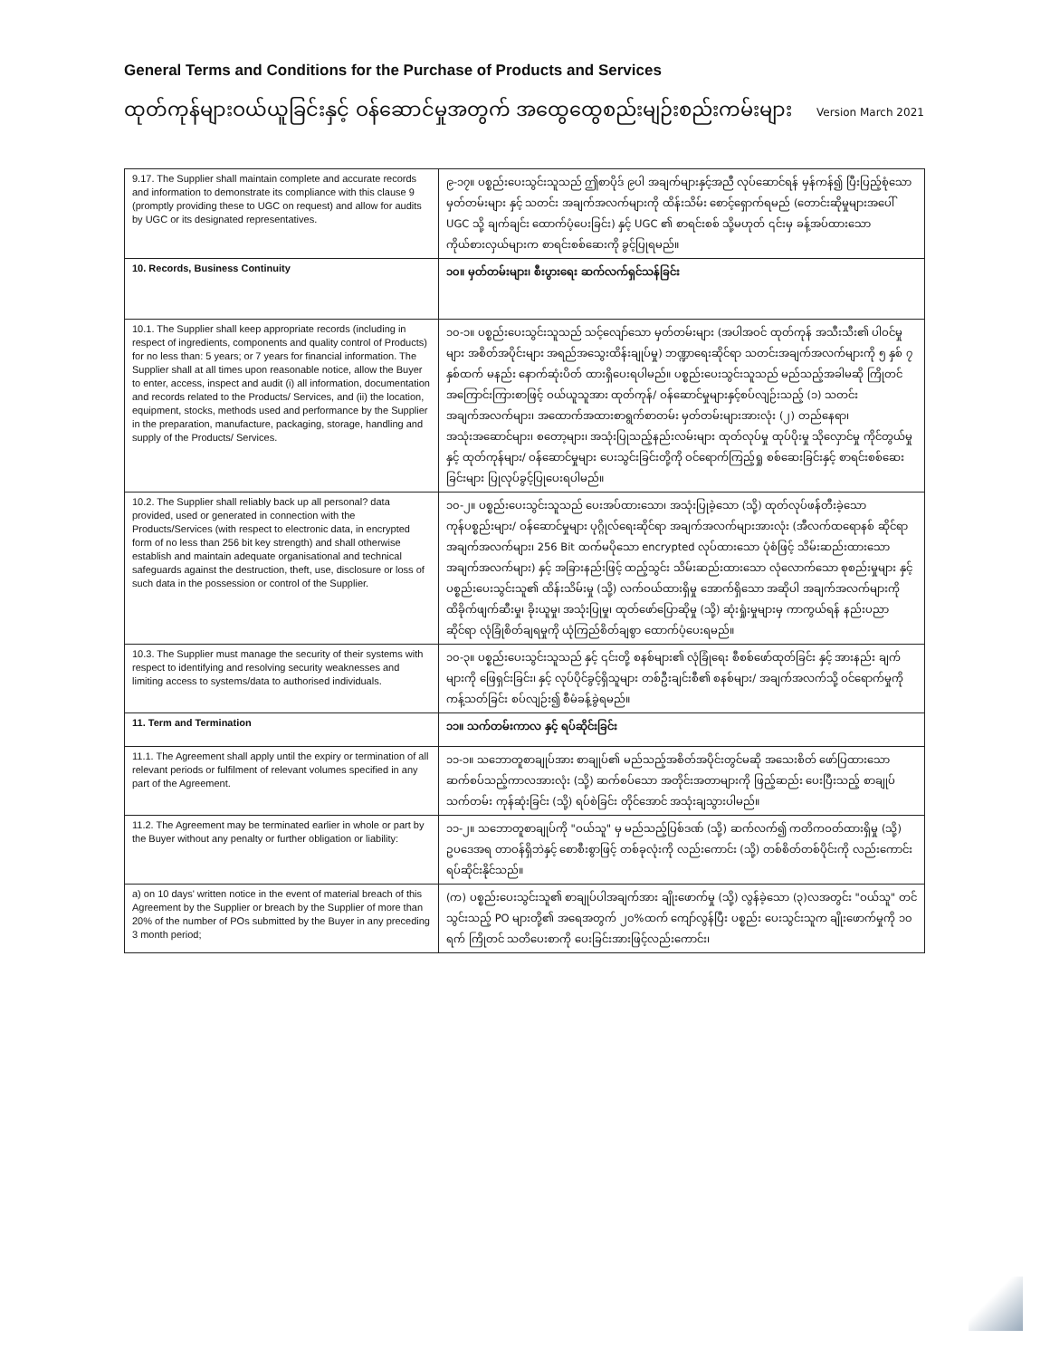General Terms and Conditions for the Purchase of Products and Services
ထုတ်ကုန်များဝယ်ယူခြင်းနှင့် ဝန်ဆောင်မှုအတွက် အထွေထွေစည်းမျဉ်းစည်းကမ်းများ Version March 2021
| 9.17. The Supplier shall maintain complete and accurate records and information to demonstrate its compliance with this clause 9 (promptly providing these to UGC on request) and allow for audits by UGC or its designated representatives. | ၉-၁၇။ ပစ္စည်းပေးသွင်းသူသည် ဤစာပိုဒ် ၉ပါ အချက်များနှင့်အညီ လုပ်ဆောင်ရန် မှန်ကန်၍ ပြီးပြည့်စုံသော မှတ်တမ်းများ နှင့် သတင်း အချက်အလက်များကို ထိန်းသိမ်း စောင့်ရှောက်ရမည် (တောင်းဆိုမှုများအပေါ် UGC သို့ ချက်ချင်း ထောက်ပံ့ပေးခြင်း) နှင့် UGC ၏ စာရင်းစစ် သို့မဟုတ် ၎င်းမှ ခန့်အပ်ထားသော ကိုယ်စားလှယ်များက စာရင်းစစ်ဆေးကို ခွင့်ပြုရမည်။ |
| 10. Records, Business Continuity | ၁၀။ မှတ်တမ်းများ၊ စီးပွားရေး ဆက်လက်ရှင်သန်ခြင်း |
| 10.1. The Supplier shall keep appropriate records (including in respect of ingredients, components and quality control of Products) for no less than: 5 years; or 7 years for financial information. The Supplier shall at all times upon reasonable notice, allow the Buyer to enter, access, inspect and audit (i) all information, documentation and records related to the Products/ Services, and (ii) the location, equipment, stocks, methods used and performance by the Supplier in the preparation, manufacture, packaging, storage, handling and supply of the Products/ Services. | ၁၀-၁။ ပစ္စည်းပေးသွင်းသူသည် သင့်လျော်သော မှတ်တမ်းများ (အပါအဝင် ထုတ်ကုန် အသီးသီး၏ ပါဝင်မှုများ အစိတ်အပိုင်းများ အရည်အသွေးထိန်းချုပ်မှု) ဘဏ္ဍာရေးဆိုင်ရာ သတင်းအချက်အလက်များကို ၅ နှစ် ၇ နှစ်ထက် မနည်း နောက်ဆုံးပိတ် ထားရှိပေးရပါမည်။ ပစ္စည်းပေးသွင်းသူသည် မည်သည့်အခါမဆို ကြိုတင်အကြောင်းကြားစာဖြင့် ဝယ်ယူသူအား ထုတ်ကုန်/ ဝန်ဆောင်မှုများနှင့်စပ်လျဉ်းသည့် (၁) သတင်းအချက်အလက်များ၊ အထောက်အထားစာရွက်စာတမ်း မှတ်တမ်းများအားလုံး (၂) တည်နေရာ၊ အသုံးအဆောင်များ၊ စတော့များ၊ အသုံးပြုသည့်နည်းလမ်းများ ထုတ်လုပ်မှု ထုပ်ပိုးမှု သိုလှောင်မှု ကိုင်တွယ်မှုနှင့် ထုတ်ကုန်များ/ ဝန်ဆောင်မှုများ ပေးသွင်းခြင်းတို့ကို ဝင်ရောက်ကြည့်ရှု စစ်ဆေးခြင်းနှင့် စာရင်းစစ်ဆေးခြင်းများ ပြုလုပ်ခွင့်ပြုပေးရပါမည်။ |
| 10.2. The Supplier shall reliably back up all personal? data provided, used or generated in connection with the Products/Services (with respect to electronic data, in encrypted form of no less than 256 bit key strength) and shall otherwise establish and maintain adequate organisational and technical safeguards against the destruction, theft, use, disclosure or loss of such data in the possession or control of the Supplier. | ၁၀-၂။ ပစ္စည်းပေးသွင်းသူသည် ပေးအပ်ထားသော၊ အသုံးပြုခဲ့သော (သို့) ထုတ်လုပ်ဖန်တီးခဲ့သော ကုန်ပစ္စည်းများ/ ဝန်ဆောင်မှုများ ပုဂ္ဂိုလ်ရေးဆိုင်ရာ အချက်အလက်များအားလုံး (အီလက်ထရောနစ် ဆိုင်ရာ အချက်အလက်များ၊ 256 Bit ထက်မပိုသော encrypted လုပ်ထားသော ပုံစံဖြင့် သိမ်းဆည်းထားသော အချက်အလက်များ) နှင့် အခြားနည်းဖြင့် ထည့်သွင်း သိမ်းဆည်းထားသော လုံလောက်သော စုစည်းမှုများ နှင့် ပစ္စည်းပေးသွင်းသူ၏ ထိန်းသိမ်းမှု (သို့) လက်ဝယ်ထားရှိမှု အောက်ရှိသော အဆိုပါ အချက်အလက်များကို ထိခိုက်ဖျက်ဆီးမှု၊ ခိုးယူမှု၊ အသုံးပြုမှု၊ ထုတ်ဖော်ပြောဆိုမှု (သို့) ဆုံးရှုံးမှုများမှ ကာကွယ်ရန် နည်းပညာဆိုင်ရာ လုံခြုံစိတ်ချရမှုကို ယုံကြည်စိတ်ချစွာ ထောက်ပံ့ပေးရမည်။ |
| 10.3. The Supplier must manage the security of their systems with respect to identifying and resolving security weaknesses and limiting access to systems/data to authorised individuals. | ၁၀-၃။ ပစ္စည်းပေးသွင်းသူသည် နှင့် ၎င်းတို့ စနစ်များ၏ လုံခြုံရေး စီစစ်ဖော်ထုတ်ခြင်း နှင့် အားနည်း ချက်များကို ဖြေရှင်းခြင်း၊ နှင့် လုပ်ပိုင်ခွင့်ရှိသူများ တစ်ဦးချင်းစီ၏ စနစ်များ/ အချက်အလက်သို့ ဝင်ရောက်မှုကို ကန့်သတ်ခြင်း စပ်လျဉ်း၍ စီမံခန့်ခွဲရမည်။ |
| 11. Term and Termination | ၁၁။ သက်တမ်းကာလ နှင့် ရပ်ဆိုင်းခြင်း |
| 11.1. The Agreement shall apply until the expiry or termination of all relevant periods or fulfilment of relevant volumes specified in any part of the Agreement. | ၁၁-၁။ သဘောတူစာချုပ်အား စာချုပ်၏ မည်သည့်အစိတ်အပိုင်းတွင်မဆို အသေးစိတ် ဖော်ပြထားသော ဆက်စပ်သည့်ကာလအားလုံး (သို့) ဆက်စပ်သော အတိုင်းအတာများကို ဖြည့်ဆည်း ပေးပြီးသည့် စာချုပ်သက်တမ်း ကုန်ဆုံးခြင်း (သို့) ရပ်စဲခြင်း တိုင်အောင် အသုံးချသွားပါမည်။ |
| 11.2. The Agreement may be terminated earlier in whole or part by the Buyer without any penalty or further obligation or liability: | ၁၁-၂။ သဘောတူစာချုပ်ကို "ဝယ်သူ" မှ မည်သည့်ပြစ်ဒဏ် (သို့) ဆက်လက်၍ ကတိကဝတ်ထားရှိမှု (သို့) ဥပဒေအရ တာဝန်ရှိဘဲနှင့် စောစီးစွာဖြင့် တစ်ခုလုံးကို လည်းကောင်း (သို့) တစ်စိတ်တစ်ပိုင်းကို လည်းကောင်း ရပ်ဆိုင်းနိုင်သည်။ |
| a) on 10 days' written notice in the event of material breach of this Agreement by the Supplier or breach by the Supplier of more than 20% of the number of POs submitted by the Buyer in any preceding 3 month period; | (က) ပစ္စည်းပေးသွင်းသူ၏ စာချုပ်ပါအချက်အား ချိုးဖောက်မှု (သို့) လွန်ခဲ့သော (၃)လအတွင်း "ဝယ်သူ" တင်သွင်းသည့် PO များတို့၏ အရေအတွက် ၂၀%ထက် ကျော်လွန်ပြီး ပစ္စည်း ပေးသွင်းသူက ချိုးဖောက်မှုကို ၁၀ ရက် ကြိုတင် သတိပေးစာကို ပေးခြင်းအားဖြင့်လည်းကောင်း၊ |